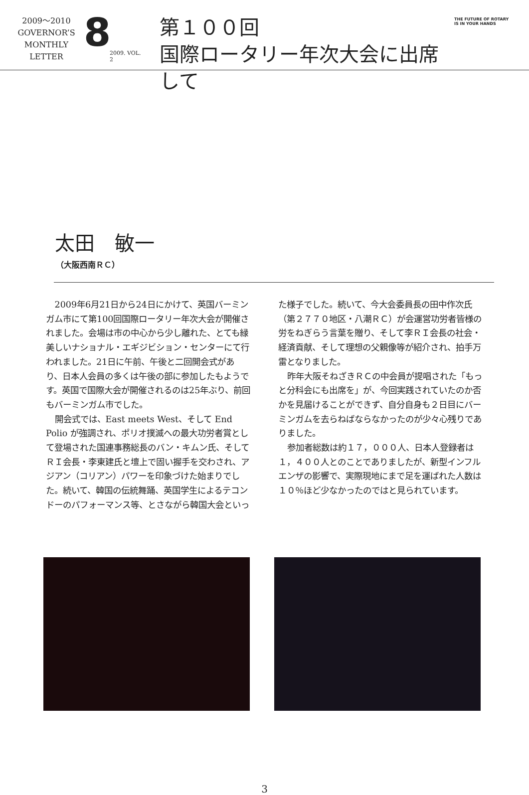2009〜2010
GOVERNOR’S
MONTHLY
LETTER
8
2009. VOL. 2
第１００回
国際ロータリー年次大会に出席して
THE FUTURE OF ROTARY
IS IN YOUR HANDS
太田　敏一
（大阪西南ＲＣ）
2009年6月21日から24日にかけて、英国バーミンガム市にて第100回国際ロータリー年次大会が開催されました。会場は市の中心から少し離れた、とても緑美しいナショナル・エギジビション・センターにて行われました。21日に午前、午後と二回開会式があり、日本人会員の多くは午後の部に参加したもようです。英国で国際大会が開催されるのは25年ぶり、前回もバーミンガム市でした。
開会式では、East meets West、そして End Polio が強調され、ポリオ撲滅への最大功労者賞として登場された国連事務総長のバン・キムン氏、そしてＲＩ会長・李東建氏と壇上で固い握手を交わされ、アジアン（コリアン）パワーを印象づけた始まりでした。続いて、韓国の伝統舞踊、英国学生によるテコンドーのパフォーマンス等、とさながら韓国大会といった様子でした。続いて、今大会委員長の田中作次氏（第２７７０地区・八潮ＲＣ）が会運営功労者皆様の労をねぎらう言葉を贈り、そして李ＲＩ会長の社会・経済貢献、そして理想の父親像等が紹介され、拍手万雷となりました。
昨年大阪そねざきＲＣの中会員が提唱された「もっと分科会にも出席を」が、今回実践されていたのか否かを見届けることができず、自分自身も２日目にバーミンガムを去らねばならなかったのが少々心残りでありました。
参加者総数は約１７，０００人、日本人登録者は１，４００人とのことでありましたが、新型インフルエンザの影響で、実際現地にまで足を運ばれた人数は１０％ほど少なかったのではと見られています。
3